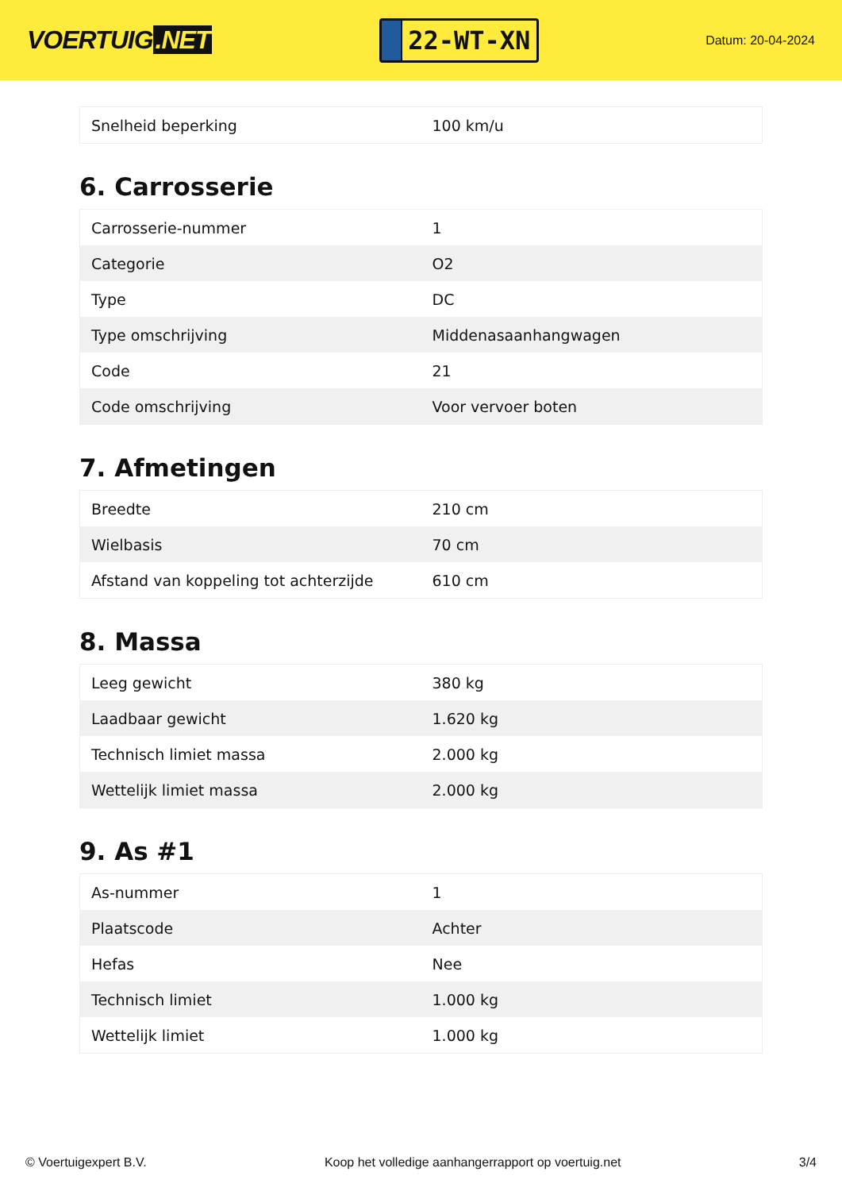VOERTUIG.NET
22-WT-XN
Datum: 20-04-2024
| Snelheid beperking | 100 km/u |
6. Carrosserie
| Carrosserie-nummer | 1 |
| Categorie | O2 |
| Type | DC |
| Type omschrijving | Middenasaanhangwagen |
| Code | 21 |
| Code omschrijving | Voor vervoer boten |
7. Afmetingen
| Breedte | 210 cm |
| Wielbasis | 70 cm |
| Afstand van koppeling tot achterzijde | 610 cm |
8. Massa
| Leeg gewicht | 380 kg |
| Laadbaar gewicht | 1.620 kg |
| Technisch limiet massa | 2.000 kg |
| Wettelijk limiet massa | 2.000 kg |
9. As #1
| As-nummer | 1 |
| Plaatscode | Achter |
| Hefas | Nee |
| Technisch limiet | 1.000 kg |
| Wettelijk limiet | 1.000 kg |
© Voertuigexpert B.V. Koop het volledige aanhangerrapport op voertuig.net 3/4